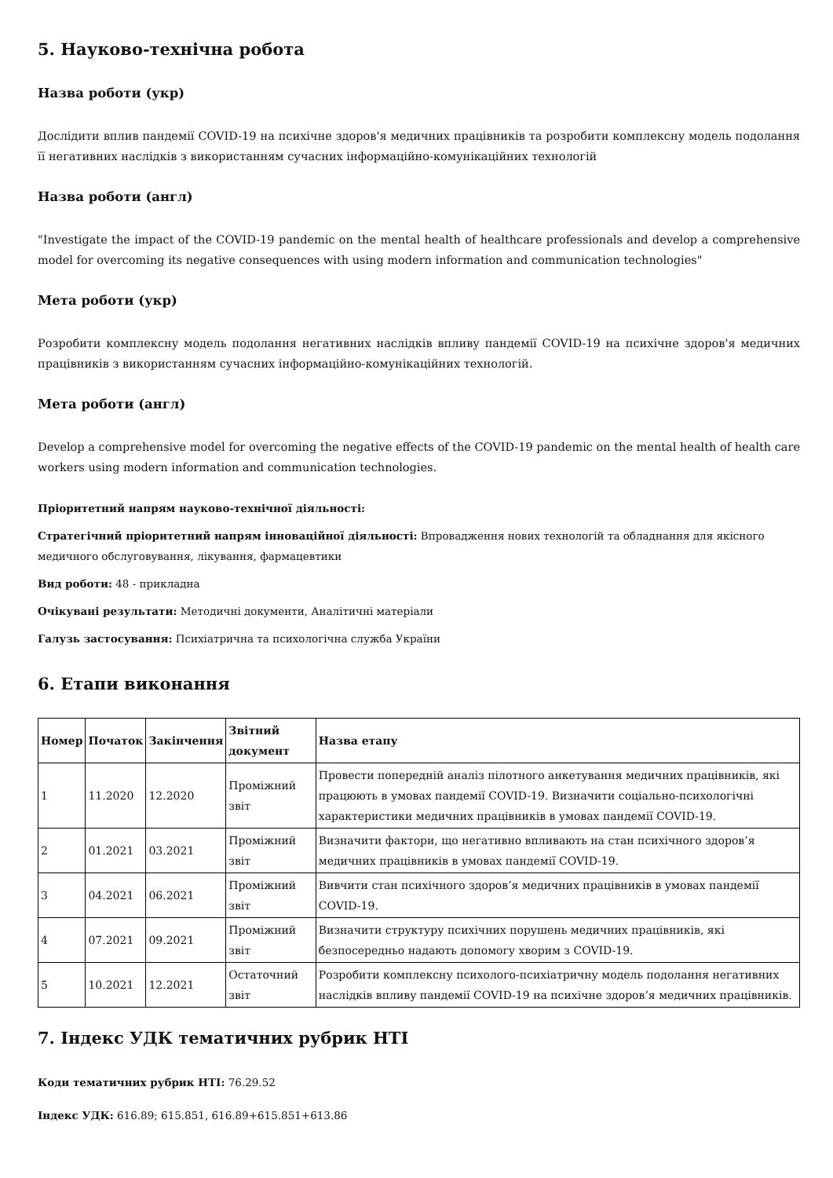5. Науково-технічна робота
Назва роботи (укр)
Дослідити вплив пандемії COVID-19 на психічне здоров'я медичних працівників та розробити комплексну модель подолання її негативних наслідків з використанням сучасних інформаційно-комунікаційних технологій
Назва роботи (англ)
"Investigate the impact of the COVID-19 pandemic on the mental health of healthcare professionals and develop a comprehensive model for overcoming its negative consequences with using modern information and communication technologies"
Мета роботи (укр)
Розробити комплексну модель подолання негативних наслідків впливу пандемії COVID-19 на психічне здоров'я медичних працівників з використанням сучасних інформаційно-комунікаційних технологій.
Мета роботи (англ)
Develop a comprehensive model for overcoming the negative effects of the COVID-19 pandemic on the mental health of health care workers using modern information and communication technologies.
Пріоритетний напрям науково-технічної діяльності:
Стратегічний пріоритетний напрям інноваційної діяльності: Впровадження нових технологій та обладнання для якісного медичного обслуговування, лікування, фармацевтики
Вид роботи: 48 - прикладна
Очікувані результати: Методичні документи, Аналітичні матеріали
Галузь застосування: Психіатрична та психологічна служба України
6. Етапи виконання
| Номер | Початок | Закінчення | Звітний документ | Назва етапу |
| --- | --- | --- | --- | --- |
| 1 | 11.2020 | 12.2020 | Проміжний звіт | Провести попередній аналіз пілотного анкетування медичних працівників, які працюють в умовах пандемії COVID-19. Визначити соціально-психологічні характеристики медичних працівників в умовах пандемії COVID-19. |
| 2 | 01.2021 | 03.2021 | Проміжний звіт | Визначити фактори, що негативно впливають на стан психічного здоров’я медичних працівників в умовах пандемії COVID-19. |
| 3 | 04.2021 | 06.2021 | Проміжний звіт | Вивчити стан психічного здоров’я медичних працівників в умовах пандемії COVID-19. |
| 4 | 07.2021 | 09.2021 | Проміжний звіт | Визначити структуру психічних порушень медичних працівників, які безпосередньо надають допомогу хворим з COVID-19. |
| 5 | 10.2021 | 12.2021 | Остаточний звіт | Розробити комплексну психолого-психіатричну модель подолання негативних наслідків впливу пандемії COVID-19 на психічне здоров’я медичних працівників. |
7. Індекс УДК тематичних рубрик НТІ
Коди тематичних рубрик НТІ: 76.29.52
Індекс УДК: 616.89; 615.851, 616.89+615.851+613.86